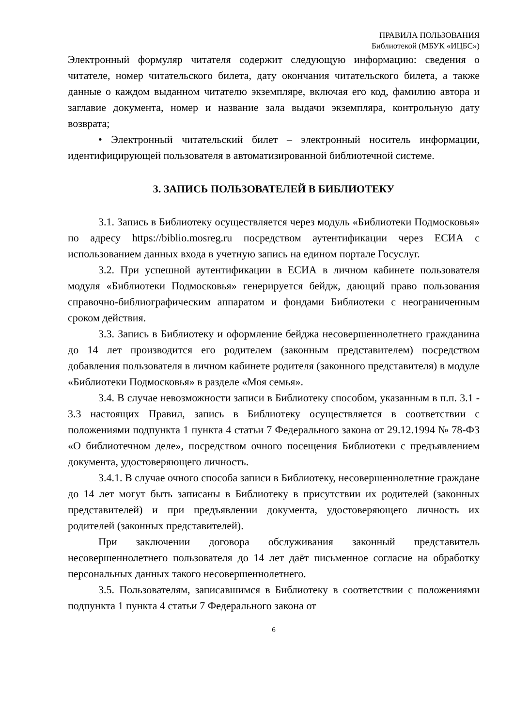ПРАВИЛА ПОЛЬЗОВАНИЯ
Библиотекой (МБУК «ИЦБС»)
Электронный формуляр читателя содержит следующую информацию: сведения о читателе, номер читательского билета, дату окончания читательского билета, а также данные о каждом выданном читателю экземпляре, включая его код, фамилию автора и заглавие документа, номер и название зала выдачи экземпляра, контрольную дату возврата;
• Электронный читательский билет – электронный носитель информации, идентифицирующей пользователя в автоматизированной библиотечной системе.
3. ЗАПИСЬ ПОЛЬЗОВАТЕЛЕЙ В БИБЛИОТЕКУ
3.1. Запись в Библиотеку осуществляется через модуль «Библиотеки Подмосковья» по адресу https://biblio.mosreg.ru посредством аутентификации через ЕСИА с использованием данных входа в учетную запись на едином портале Госуслуг.
3.2. При успешной аутентификации в ЕСИА в личном кабинете пользователя модуля «Библиотеки Подмосковья» генерируется бейдж, дающий право пользования справочно-библиографическим аппаратом и фондами Библиотеки с неограниченным сроком действия.
3.3. Запись в Библиотеку и оформление бейджа несовершеннолетнего гражданина до 14 лет производится его родителем (законным представителем) посредством добавления пользователя в личном кабинете родителя (законного представителя) в модуле «Библиотеки Подмосковья» в разделе «Моя семья».
3.4. В случае невозможности записи в Библиотеку способом, указанным в п.п. 3.1 - 3.3 настоящих Правил, запись в Библиотеку осуществляется в соответствии с положениями подпункта 1 пункта 4 статьи 7 Федерального закона от 29.12.1994 № 78-ФЗ «О библиотечном деле», посредством очного посещения Библиотеки с предъявлением документа, удостоверяющего личность.
3.4.1. В случае очного способа записи в Библиотеку, несовершеннолетние граждане до 14 лет могут быть записаны в Библиотеку в присутствии их родителей (законных представителей) и при предъявлении документа, удостоверяющего личность их родителей (законных представителей).
При заключении договора обслуживания законный представитель несовершеннолетнего пользователя до 14 лет даёт письменное согласие на обработку персональных данных такого несовершеннолетнего.
3.5. Пользователям, записавшимся в Библиотеку в соответствии с положениями подпункта 1 пункта 4 статьи 7 Федерального закона от
6